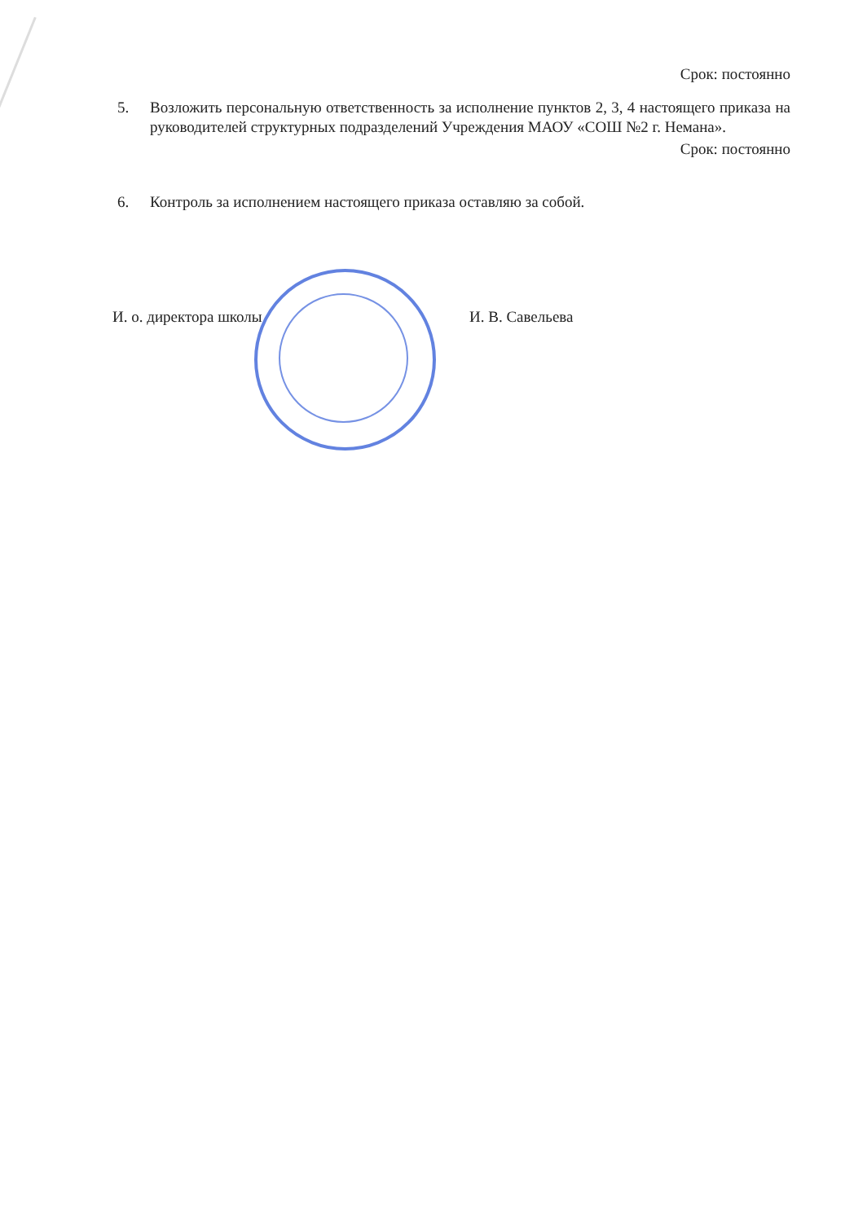Срок: постоянно
5. Возложить персональную ответственность за исполнение пунктов 2, 3, 4 настоящего приказа на руководителей структурных подразделений Учреждения МАОУ «СОШ №2 г. Немана».
Срок: постоянно
6. Контроль за исполнением настоящего приказа оставляю за собой.
И. о. директора школы И. В. Савельева